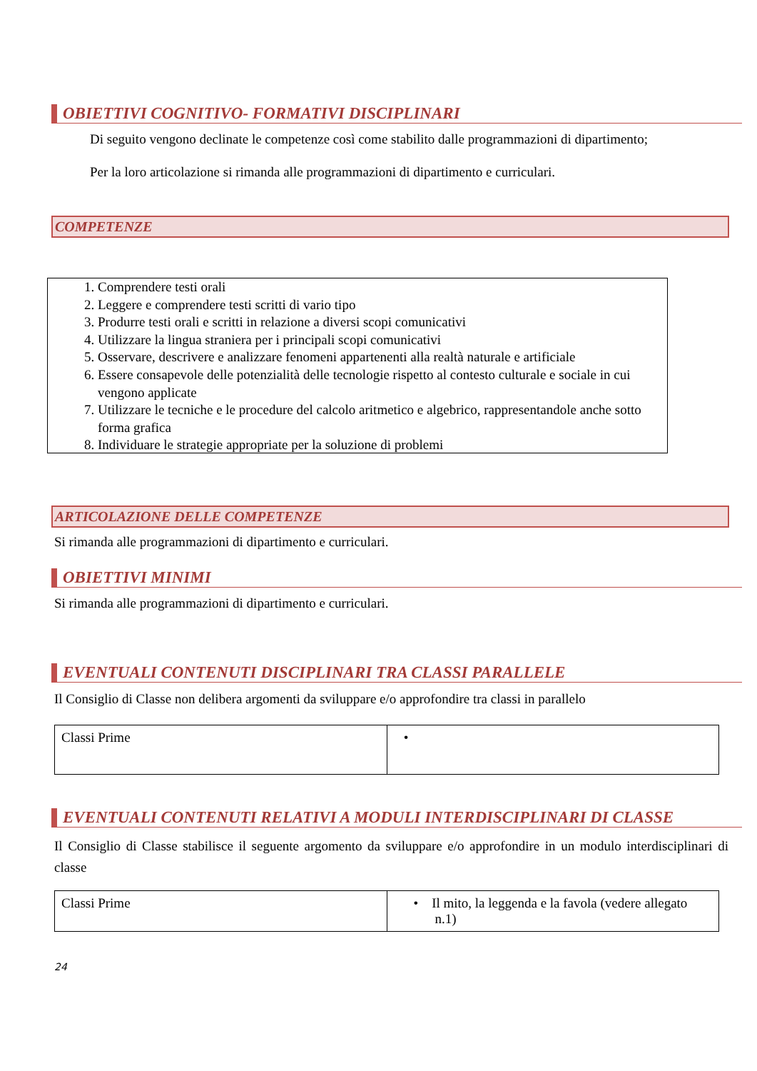OBIETTIVI COGNITIVO- FORMATIVI DISCIPLINARI
Di seguito vengono declinate le competenze così come stabilito dalle programmazioni di dipartimento;
Per la loro articolazione si rimanda alle programmazioni di dipartimento e curriculari.
COMPETENZE
1. Comprendere testi orali
2. Leggere e comprendere testi scritti di vario tipo
3. Produrre testi orali e scritti in relazione a diversi scopi comunicativi
4. Utilizzare la lingua straniera per i principali scopi comunicativi
5. Osservare, descrivere e analizzare fenomeni appartenenti alla realtà naturale e artificiale
6. Essere consapevole delle potenzialità delle tecnologie rispetto al contesto culturale e sociale in cui vengono applicate
7. Utilizzare le tecniche e le procedure del calcolo aritmetico e algebrico, rappresentandole anche sotto forma grafica
8. Individuare le strategie appropriate per la soluzione di problemi
ARTICOLAZIONE DELLE COMPETENZE
Si rimanda alle programmazioni di dipartimento e curriculari.
OBIETTIVI MINIMI
Si rimanda alle programmazioni di dipartimento e curriculari.
EVENTUALI CONTENUTI DISCIPLINARI TRA CLASSI PARALLELE
Il Consiglio di Classe non delibera argomenti da sviluppare e/o approfondire tra classi in parallelo
| Classi Prime | • |
EVENTUALI CONTENUTI RELATIVI A MODULI INTERDISCIPLINARI DI CLASSE
Il Consiglio di Classe stabilisce il seguente argomento da sviluppare e/o approfondire in un modulo interdisciplinari di classe
| Classi Prime | • Il mito, la leggenda e la favola (vedere allegato n.1) |
24